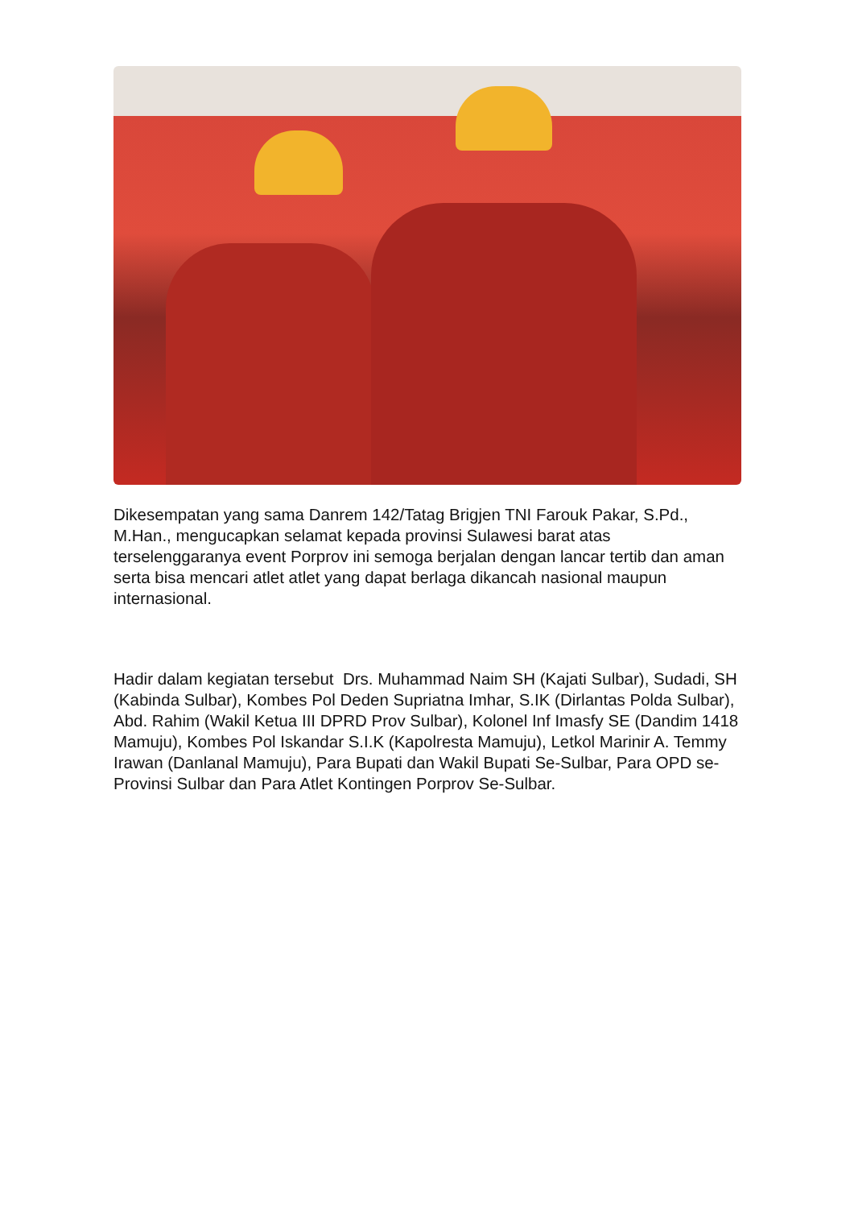Dikesempatan yang sama Danrem 142/Tatag Brigjen TNI Farouk Pakar, S.Pd., M.Han., mengucapkan selamat kepada provinsi Sulawesi barat atas terselenggaranya event Porprov ini semoga berjalan dengan lancar tertib dan aman serta bisa mencari atlet atlet yang dapat berlaga dikancah nasional maupun internasional.
Hadir dalam kegiatan tersebut Drs. Muhammad Naim SH (Kajati Sulbar), Sudadi, SH (Kabinda Sulbar), Kombes Pol Deden Supriatna Imhar, S.IK (Dirlantas Polda Sulbar), Abd. Rahim (Wakil Ketua III DPRD Prov Sulbar), Kolonel Inf Imasfy SE (Dandim 1418 Mamuju), Kombes Pol Iskandar S.I.K (Kapolresta Mamuju), Letkol Marinir A. Temmy Irawan (Danlanal Mamuju), Para Bupati dan Wakil Bupati Se-Sulbar, Para OPD se-Provinsi Sulbar dan Para Atlet Kontingen Porprov Se-Sulbar.